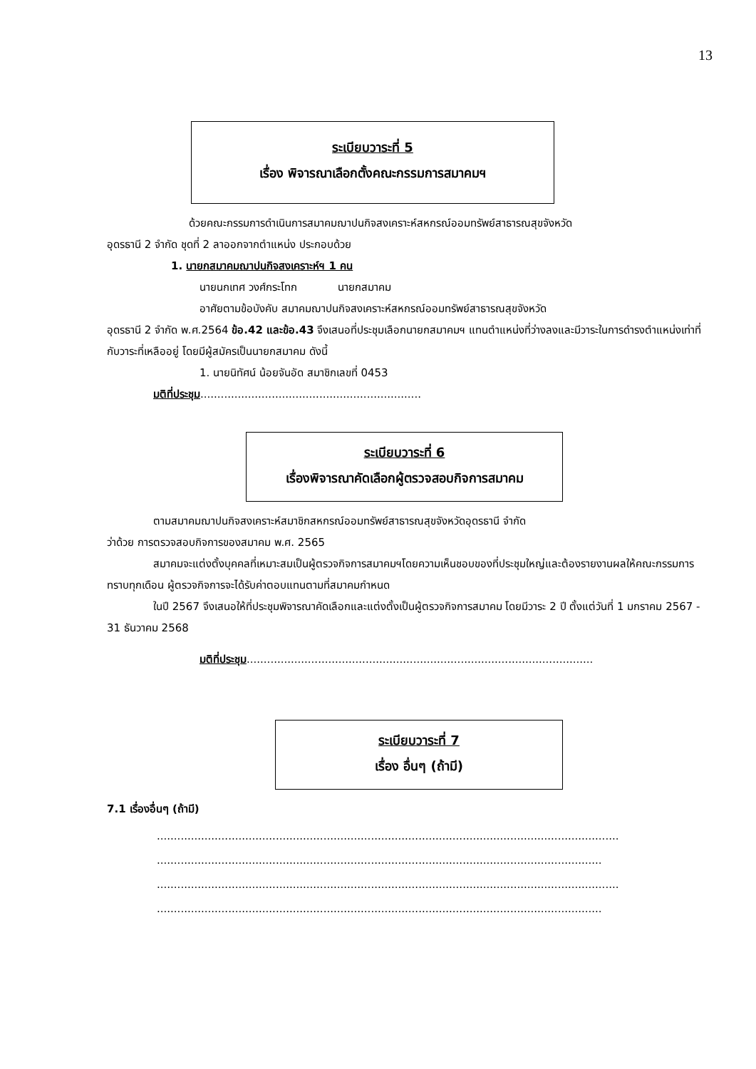13
ระเบียบวาระที่ 5
เรื่อง พิจารณาเลือกตั้งคณะกรรมการสมาคมฯ
ด้วยคณะกรรมการดำเนินการสมาคมฌาปนกิจสงเคราะห์สหกรณ์ออมทรัพย์สาธารณสุขจังหวัด
อุดรธานี 2 จำกัด ชุดที่ 2 ลาออกจากตำแหน่ง ประกอบด้วย
1. นายกสมาคมฌาปนกิจสงเคราะห์ฯ 1 คน
นายนกเทศ วงศ์กระโทก นายกสมาคม
อาศัยตามข้อบังคับ สมาคมฌาปนกิจสงเคราะห์สหกรณ์ออมทรัพย์สาธารณสุขจังหวัด
อุดรธานี 2 จำกัด พ.ศ.2564 ข้อ.42 และข้อ.43 จึงเสนอที่ประชุมเลือกนายกสมาคมฯ แทนตำแหน่งที่ว่างลงและมีวาระในการดำรงตำแหน่งเท่าที่กับวาระที่เหลืออยู่ โดยมีผู้สมัครเป็นนายกสมาคม ดังนี้
1. นายนิทัศน์ น้อยจันอัด สมาชิกเลขที่ 0453
มติที่ประชุม.................................................................
ระเบียบวาระที่ 6
เรื่องพิจารณาคัดเลือกผู้ตรวจสอบกิจการสมาคม
ตามสมาคมฌาปนกิจสงเคราะห์สมาชิกสหกรณ์ออมทรัพย์สาธารณสุขจังหวัดอุดรธานี จำกัด
ว่าด้วย การตรวจสอบกิจการของสมาคม พ.ศ. 2565
สมาคมจะแต่งตั้งบุคคลที่เหมาะสมเป็นผู้ตรวจกิจการสมาคมฯโดยความเห็นชอบของที่ประชุมใหญ่และต้องรายงานผลให้คณะกรรมการทราบทุกเดือน ผู้ตรวจกิจการจะได้รับค่าตอบแทนตามที่สมาคมกำหนด
ในปี 2567 จึงเสนอให้ที่ประชุมพิจารณาคัดเลือกและแต่งตั้งเป็นผู้ตรวจกิจการสมาคม โดยมีวาระ 2 ปี ตั้งแต่วันที่ 1 มกราคม 2567 - 31 ธันวาคม 2568
มติที่ประชุม......................................................................................................
ระเบียบวาระที่ 7
เรื่อง อื่นๆ (ถ้ามี)
7.1 เรื่องอื่นๆ (ถ้ามี)
........................................................................................................................................
...................................................................................................................................
........................................................................................................................................
...................................................................................................................................